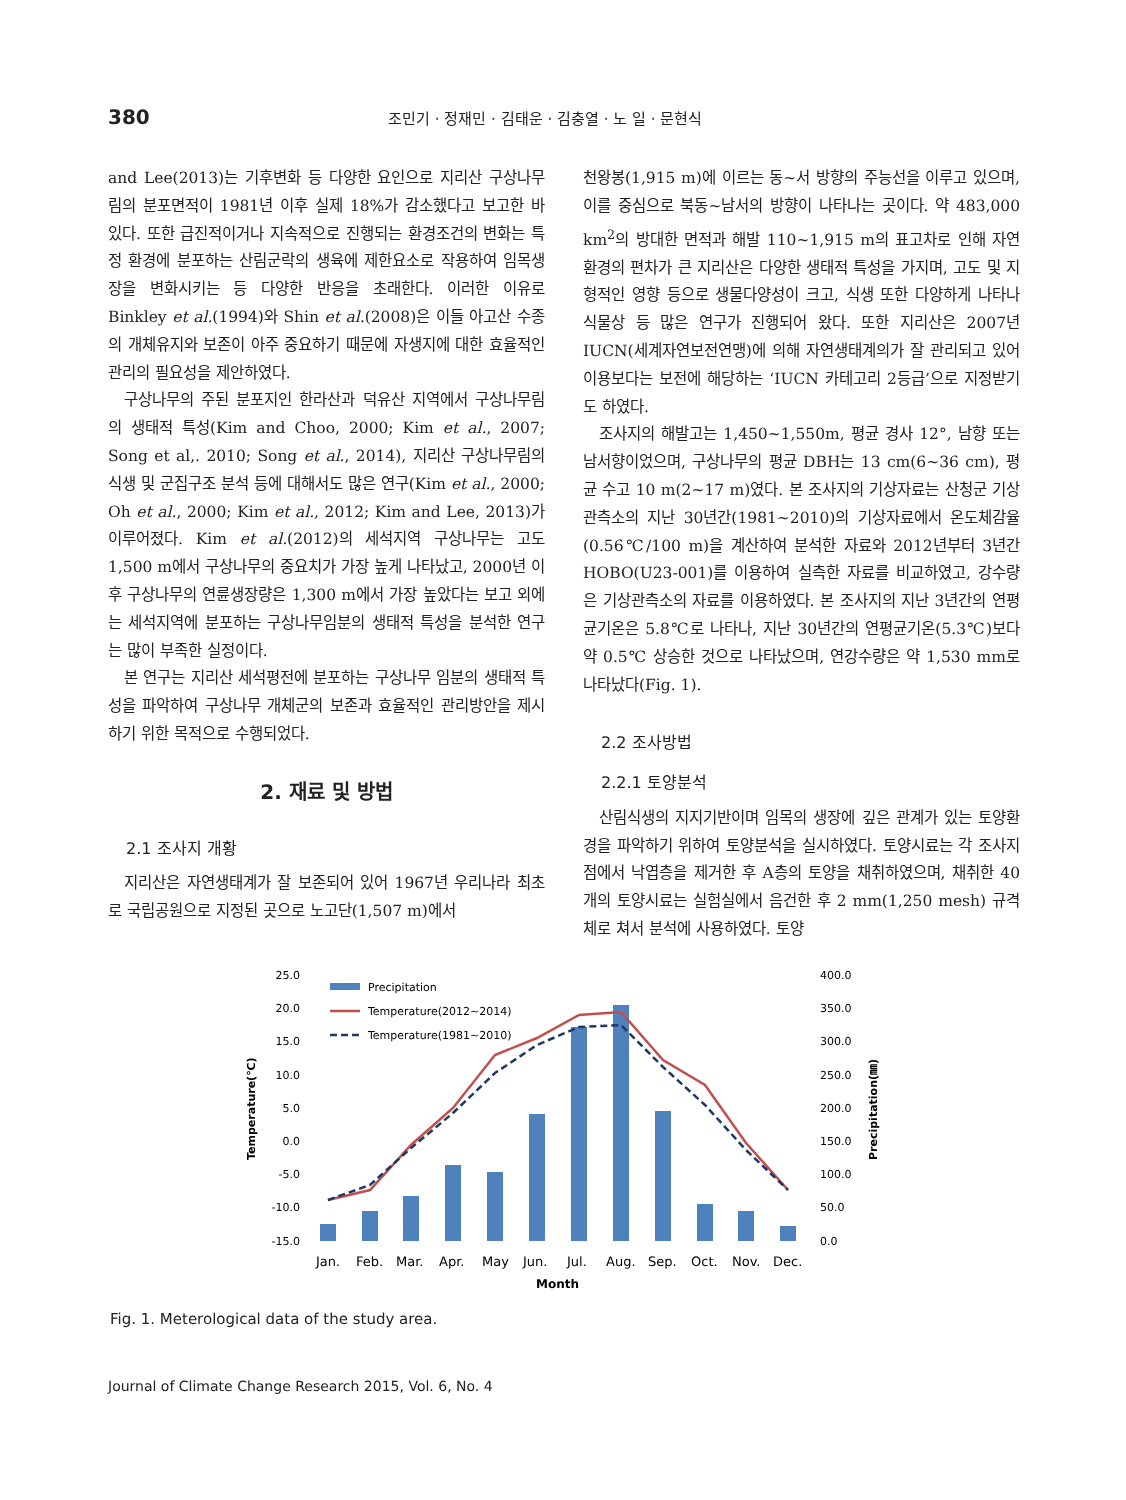380 조민기 · 정재민 · 김태운 · 김충열 · 노 일 · 문현식
and Lee(2013)는 기후변화 등 다양한 요인으로 지리산 구상나무림의 분포면적이 1981년 이후 실제 18%가 감소했다고 보고한 바 있다. 또한 급진적이거나 지속적으로 진행되는 환경조건의 변화는 특정 환경에 분포하는 산림군락의 생육에 제한요소로 작용하여 임목생장을 변화시키는 등 다양한 반응을 초래한다. 이러한 이유로 Binkley et al.(1994)와 Shin et al.(2008)은 이들 아고산 수종의 개체유지와 보존이 아주 중요하기 때문에 자생지에 대한 효율적인 관리의 필요성을 제안하였다.
구상나무의 주된 분포지인 한라산과 덕유산 지역에서 구상나무림의 생태적 특성(Kim and Choo, 2000; Kim et al., 2007; Song et al,. 2010; Song et al., 2014), 지리산 구상나무림의 식생 및 군집구조 분석 등에 대해서도 많은 연구(Kim et al., 2000; Oh et al., 2000; Kim et al., 2012; Kim and Lee, 2013)가 이루어졌다. Kim et al.(2012)의 세석지역 구상나무는 고도 1,500 m에서 구상나무의 중요치가 가장 높게 나타났고, 2000년 이후 구상나무의 연륜생장량은 1,300 m에서 가장 높았다는 보고 외에는 세석지역에 분포하는 구상나무임분의 생태적 특성을 분석한 연구는 많이 부족한 실정이다.
본 연구는 지리산 세석평전에 분포하는 구상나무 임분의 생태적 특성을 파악하여 구상나무 개체군의 보존과 효율적인 관리방안을 제시하기 위한 목적으로 수행되었다.
2. 재료 및 방법
2.1 조사지 개황
지리산은 자연생태계가 잘 보존되어 있어 1967년 우리나라 최초로 국립공원으로 지정된 곳으로 노고단(1,507 m)에서
천왕봉(1,915 m)에 이르는 동~서 방향의 주능선을 이루고 있으며, 이를 중심으로 북동~남서의 방향이 나타나는 곳이다. 약 483,000 km<sup>2</sup>의 방대한 면적과 해발 110~1,915 m의 표고차로 인해 자연환경의 편차가 큰 지리산은 다양한 생태적 특성을 가지며, 고도 및 지형적인 영향 등으로 생물다양성이 크고, 식생 또한 다양하게 나타나 식물상 등 많은 연구가 진행되어 왔다. 또한 지리산은 2007년 IUCN(세계자연보전연맹)에 의해 자연생태계의가 잘 관리되고 있어 이용보다는 보전에 해당하는 ‘IUCN 카테고리 2등급’으로 지정받기도 하였다.
조사지의 해발고는 1,450~1,550m, 평균 경사 12°, 남향 또는 남서향이었으며, 구상나무의 평균 DBH는 13 cm(6~36 cm), 평균 수고 10 m(2~17 m)였다. 본 조사지의 기상자료는 산청군 기상관측소의 지난 30년간(1981~2010)의 기상자료에서 온도체감율(0.56℃/100 m)을 계산하여 분석한 자료와 2012년부터 3년간 HOBO(U23-001)를 이용하여 실측한 자료를 비교하였고, 강수량은 기상관측소의 자료를 이용하였다. 본 조사지의 지난 3년간의 연평균기온은 5.8℃로 나타나, 지난 30년간의 연평균기온(5.3℃)보다 약 0.5℃ 상승한 것으로 나타났으며, 연강수량은 약 1,530 mm로 나타났다(Fig. 1).
2.2 조사방법
2.2.1 토양분석
산림식생의 지지기반이며 임목의 생장에 깊은 관계가 있는 토양환경을 파악하기 위하여 토양분석을 실시하였다. 토양시료는 각 조사지점에서 낙엽층을 제거한 후 A층의 토양을 채취하였으며, 채취한 40개의 토양시료는 실험실에서 음건한 후 2 mm(1,250 mesh) 규격체로 쳐서 분석에 사용하였다. 토양
25.0
20.0
15.0
10.0
5.0
0.0
-5.0
-10.0
-15.0
400.0
350.0
300.0
250.0
200.0
150.0
100.0
50.0
0.0
Temperature(℃)
Precipitation(㎜)
Precipitation
Temperature(2012~2014)
Temperature(1981~2010)
Jan.
Feb.
Mar.
Apr.
May
Jun.
Jul.
Aug.
Sep.
Oct.
Nov.
Dec.
Month
Fig. 1. Meterological data of the study area.
Journal of Climate Change Research 2015, Vol. 6, No. 4